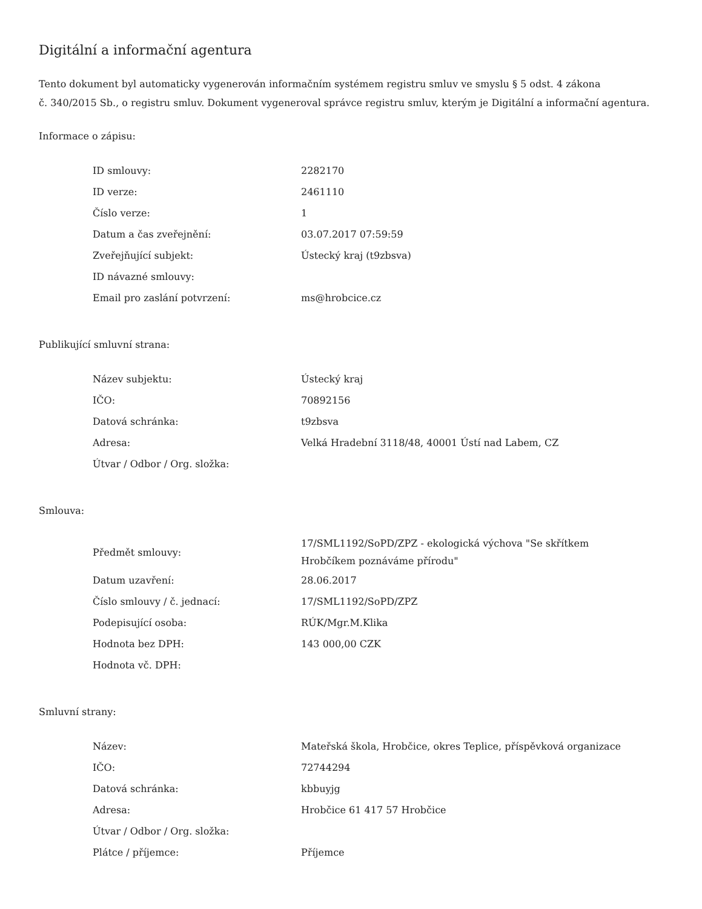Digitální a informační agentura
Tento dokument byl automaticky vygenerován informačním systémem registru smluv ve smyslu § 5 odst. 4 zákona
č. 340/2015 Sb., o registru smluv. Dokument vygeneroval správce registru smluv, kterým je Digitální a informační agentura.
Informace o zápisu:
| ID smlouvy: | 2282170 |
| ID verze: | 2461110 |
| Číslo verze: | 1 |
| Datum a čas zveřejnění: | 03.07.2017 07:59:59 |
| Zveřejňující subjekt: | Ústecký kraj (t9zbsva) |
| ID návazné smlouvy: | |
| Email pro zaslání potvrzení: | ms@hrobcice.cz |
Publikující smluvní strana:
| Název subjektu: | Ústecký kraj |
| IČO: | 70892156 |
| Datová schránka: | t9zbsva |
| Adresa: | Velká Hradební 3118/48, 40001 Ústí nad Labem, CZ |
| Útvar / Odbor / Org. složka: | |
Smlouva:
| Předmět smlouvy: | 17/SML1192/SoPD/ZPZ - ekologická výchova "Se skřítkem Hrobčíkem poznáváme přírodu" |
| Datum uzavření: | 28.06.2017 |
| Číslo smlouvy / č. jednací: | 17/SML1192/SoPD/ZPZ |
| Podepisující osoba: | RÚK/Mgr.M.Klika |
| Hodnota bez DPH: | 143 000,00 CZK |
| Hodnota vč. DPH: | |
Smluvní strany:
| Název: | Mateřská škola, Hrobčice, okres Teplice, příspěvková organizace |
| IČO: | 72744294 |
| Datová schránka: | kbbuyjg |
| Adresa: | Hrobčice 61 417 57 Hrobčice |
| Útvar / Odbor / Org. složka: | |
| Plátce / příjemce: | Příjemce |